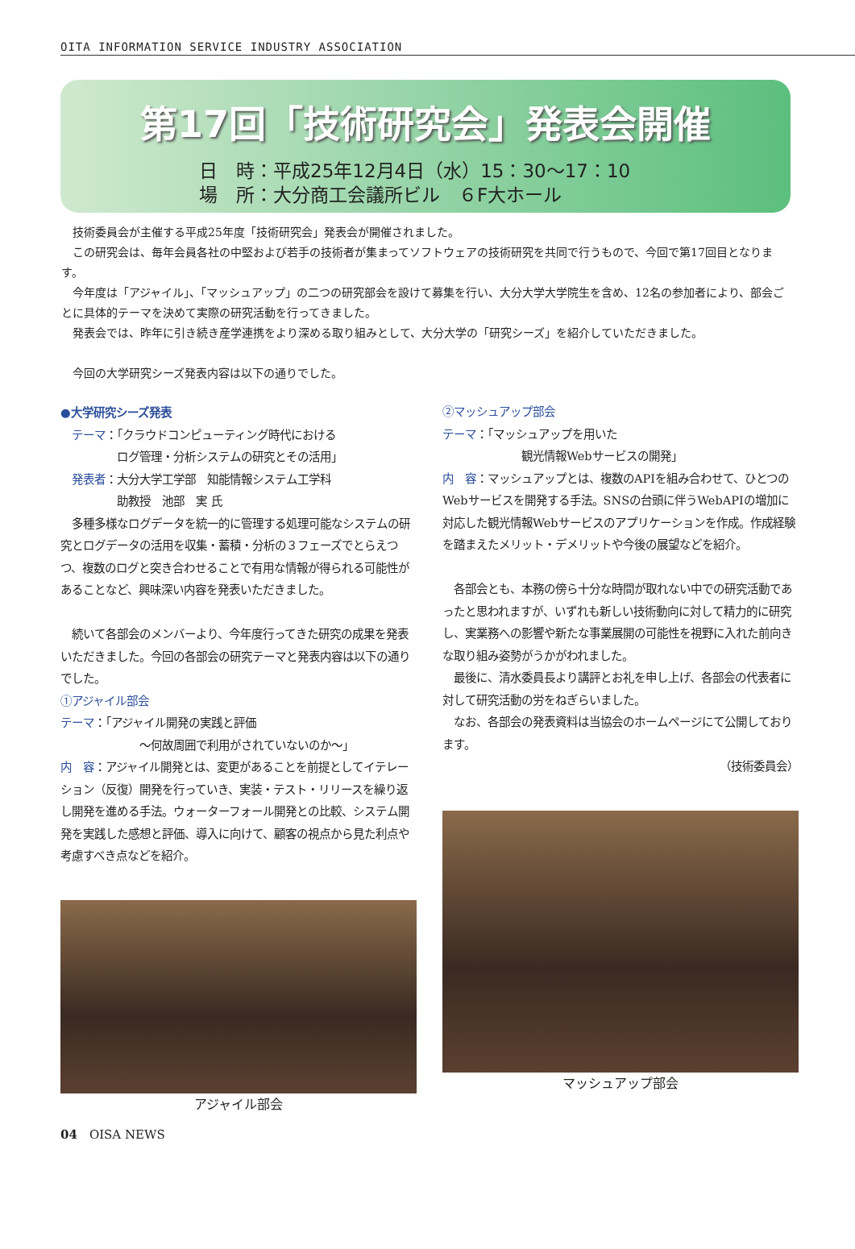OITA INFORMATION SERVICE INDUSTRY ASSOCIATION
第17回「技術研究会」発表会開催
日　時：平成25年12月4日（水）15：30～17：10
場　所：大分商工会議所ビル　６F大ホール
技術委員会が主催する平成25年度「技術研究会」発表会が開催されました。
この研究会は、毎年会員各社の中堅および若手の技術者が集まってソフトウェアの技術研究を共同で行うもので、今回で第17回目となります。
今年度は「アジャイル」、「マッシュアップ」の二つの研究部会を設けて募集を行い、大分大学大学院生を含め、12名の参加者により、部会ごとに具体的テーマを決めて実際の研究活動を行ってきました。
発表会では、昨年に引き続き産学連携をより深める取り組みとして、大分大学の「研究シーズ」を紹介していただきました。
今回の大学研究シーズ発表内容は以下の通りでした。
●大学研究シーズ発表
　テーマ：「クラウドコンピューティング時代における
　　　　　ログ管理・分析システムの研究とその活用」
　発表者：大分大学工学部　知能情報システム工学科
　　　　　助教授　池部　実 氏
　多種多様なログデータを統一的に管理する処理可能なシステムの研究とログデータの活用を収集・蓄積・分析の３フェーズでとらえつつ、複数のログと突き合わせることで有用な情報が得られる可能性があることなど、興味深い内容を発表いただきました。
　続いて各部会のメンバーより、今年度行ってきた研究の成果を発表いただきました。今回の各部会の研究テーマと発表内容は以下の通りでした。
①アジャイル部会
テーマ：「アジャイル開発の実践と評価
　　　　　　　～何故周囲で利用がされていないのか～」
内　容：アジャイル開発とは、変更があることを前提としてイテレーション（反復）開発を行っていき、実装・テスト・リリースを繰り返し開発を進める手法。ウォーターフォール開発との比較、システム開発を実践した感想と評価、導入に向けて、顧客の視点から見た利点や考慮すべき点などを紹介。
アジャイル部会
②マッシュアップ部会
テーマ：「マッシュアップを用いた
　　　　　　　観光情報Webサービスの開発」
内　容：マッシュアップとは、複数のAPIを組み合わせて、ひとつのWebサービスを開発する手法。SNSの台頭に伴うWebAPIの増加に対応した観光情報Webサービスのアプリケーションを作成。作成経験を踏まえたメリット・デメリットや今後の展望などを紹介。
　各部会とも、本務の傍ら十分な時間が取れない中での研究活動であったと思われますが、いずれも新しい技術動向に対して精力的に研究し、実業務への影響や新たな事業展開の可能性を視野に入れた前向きな取り組み姿勢がうかがわれました。
　最後に、清水委員長より講評とお礼を申し上げ、各部会の代表者に対して研究活動の労をねぎらいました。
　なお、各部会の発表資料は当協会のホームページにて公開しております。
（技術委員会）
マッシュアップ部会
04　OISA NEWS